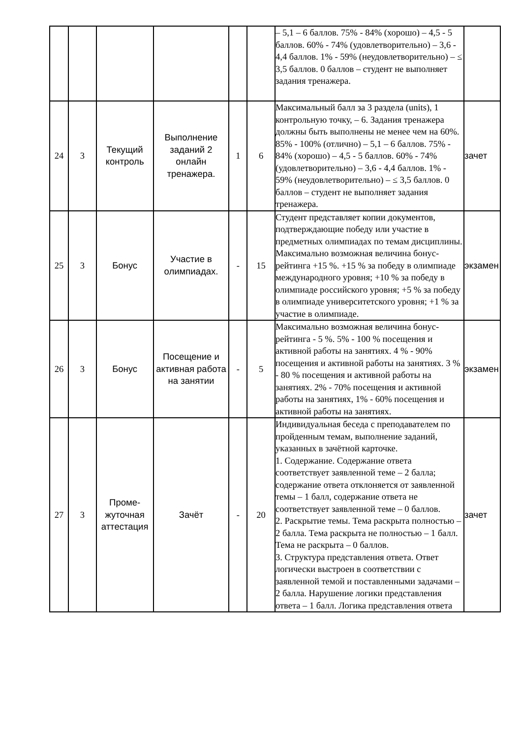| | | | | | | – 5,1 – 6 баллов. 75% - 84% (хорошо) – 4,5 - 5 баллов. 60% - 74% (удовлетворительно) – 3,6 - 4,4 баллов. 1% - 59% (неудовлетворительно) – ≤ 3,5 баллов. 0 баллов – студент не выполняет задания тренажера. | |
| 24 | 3 | Текущий контроль | Выполнение заданий 2 онлайн тренажера. | 1 | 6 | Максимальный балл за 3 раздела (units), 1 контрольную точку, – 6. Задания тренажера должны быть выполнены не менее чем на 60%. 85% - 100% (отлично) – 5,1 – 6 баллов. 75% - 84% (хорошо) – 4,5 - 5 баллов. 60% - 74% (удовлетворительно) – 3,6 - 4,4 баллов. 1% - 59% (неудовлетворительно) – ≤ 3,5 баллов. 0 баллов – студент не выполняет задания тренажера. | зачет |
| 25 | 3 | Бонус | Участие в олимпиадах. | - | 15 | Студент представляет копии документов, подтверждающие победу или участие в предметных олимпиадах по темам дисциплины. Максимально возможная величина бонус-рейтинга +15 %. +15 % за победу в олимпиаде международного уровня; +10 % за победу в олимпиаде российского уровня; +5 % за победу в олимпиаде университетского уровня; +1 % за участие в олимпиаде. | экзамен |
| 26 | 3 | Бонус | Посещение и активная работа на занятии | - | 5 | Максимально возможная величина бонус-рейтинга - 5 %. 5% - 100 % посещения и активной работы на занятиях. 4 % - 90% посещения и активной работы на занятиях. 3 % - 80 % посещения и активной работы на занятиях. 2% - 70% посещения и активной работы на занятиях, 1% - 60% посещения и активной работы на занятиях. | экзамен |
| 27 | 3 | Проме-жуточная аттестация | Зачёт | - | 20 | Индивидуальная беседа с преподавателем по пройденным темам, выполнение заданий, указанных в зачётной карточке. 1. Содержание. Содержание ответа соответствует заявленной теме – 2 балла; содержание ответа отклоняется от заявленной темы – 1 балл, содержание ответа не соответствует заявленной теме – 0 баллов. 2. Раскрытие темы. Тема раскрыта полностью – 2 балла. Тема раскрыта не полностью – 1 балл. Тема не раскрыта – 0 баллов. 3. Структура представления ответа. Ответ логически выстроен в соответствии с заявленной темой и поставленными задачами – 2 балла. Нарушение логики представления ответа – 1 балл. Логика представления ответа | зачет |